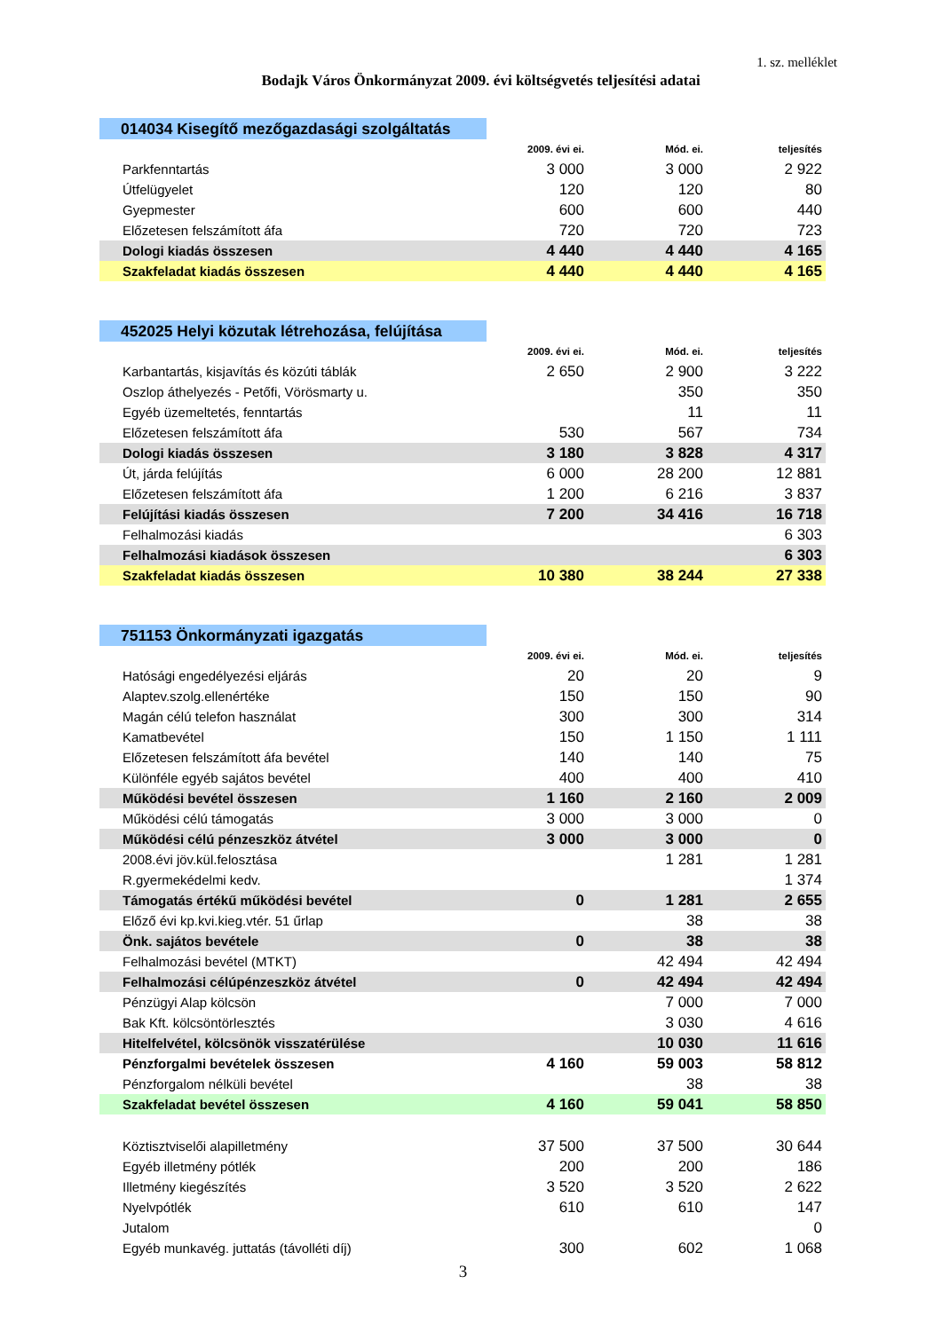1. sz. melléklet
Bodajk Város Önkormányzat 2009. évi költségvetés teljesítési adatai
| 014034 Kisegítő mezőgazdasági szolgáltatás | | | |
| | 2009. évi ei. | Mód. ei. | teljesítés |
| Parkfenntartás | 3 000 | 3 000 | 2 922 |
| Útfelügyelet | 120 | 120 | 80 |
| Gyepmester | 600 | 600 | 440 |
| Előzetesen felszámított áfa | 720 | 720 | 723 |
| Dologi kiadás összesen | 4 440 | 4 440 | 4 165 |
| Szakfeladat kiadás összesen | 4 440 | 4 440 | 4 165 |
| 452025 Helyi közutak létrehozása, felújítása | | | |
| | 2009. évi ei. | Mód. ei. | teljesítés |
| Karbantartás, kisjavítás és közúti táblák | 2 650 | 2 900 | 3 222 |
| Oszlop áthelyezés - Petőfi, Vörösmarty u. | | 350 | 350 |
| Egyéb üzemeltetés, fenntartás | | 11 | 11 |
| Előzetesen felszámított áfa | 530 | 567 | 734 |
| Dologi kiadás összesen | 3 180 | 3 828 | 4 317 |
| Út, járda felújítás | 6 000 | 28 200 | 12 881 |
| Előzetesen felszámított áfa | 1 200 | 6 216 | 3 837 |
| Felújítási kiadás összesen | 7 200 | 34 416 | 16 718 |
| Felhalmozási kiadás | | | 6 303 |
| Felhalmozási kiadások összesen | | | 6 303 |
| Szakfeladat kiadás összesen | 10 380 | 38 244 | 27 338 |
| 751153 Önkormányzati igazgatás | | | |
| | 2009. évi ei. | Mód. ei. | teljesítés |
| Hatósági engedélyezési eljárás | 20 | 20 | 9 |
| Alaptev.szolg.ellenértéke | 150 | 150 | 90 |
| Magán célú telefon használat | 300 | 300 | 314 |
| Kamatbevétel | 150 | 1 150 | 1 111 |
| Előzetesen felszámított áfa bevétel | 140 | 140 | 75 |
| Különféle egyéb sajátos bevétel | 400 | 400 | 410 |
| Működési bevétel összesen | 1 160 | 2 160 | 2 009 |
| Működési célú támogatás | 3 000 | 3 000 | 0 |
| Működési célú pénzeszköz átvétel | 3 000 | 3 000 | 0 |
| 2008.évi jöv.kül.felosztása | | 1 281 | 1 281 |
| R.gyermekédelmi kedv. | | | 1 374 |
| Támogatás értékű működési bevétel | 0 | 1 281 | 2 655 |
| Előző évi kp.kvi.kieg.vtér. 51 űrlap | | 38 | 38 |
| Önk. sajátos bevétele | 0 | 38 | 38 |
| Felhalmozási bevétel (MTKT) | | 42 494 | 42 494 |
| Felhalmozási célúpénzeszköz átvétel | 0 | 42 494 | 42 494 |
| Pénzügyi Alap kölcsön | | 7 000 | 7 000 |
| Bak Kft. kölcsöntörlesztés | | 3 030 | 4 616 |
| Hitelfelvétel, kölcsönök visszatérülése | | 10 030 | 11 616 |
| Pénzforgalmi bevételek összesen | 4 160 | 59 003 | 58 812 |
| Pénzforgalom nélküli bevétel | | 38 | 38 |
| Szakfeladat bevétel összesen | 4 160 | 59 041 | 58 850 |
| Köztisztviselői alapilletmény | 37 500 | 37 500 | 30 644 |
| Egyéb illetmény pótlék | 200 | 200 | 186 |
| Illetmény kiegészítés | 3 520 | 3 520 | 2 622 |
| Nyelvpótlék | 610 | 610 | 147 |
| Jutalom | | | 0 |
| Egyéb munkavég. juttatás (távolléti díj) | 300 | 602 | 1 068 |
3